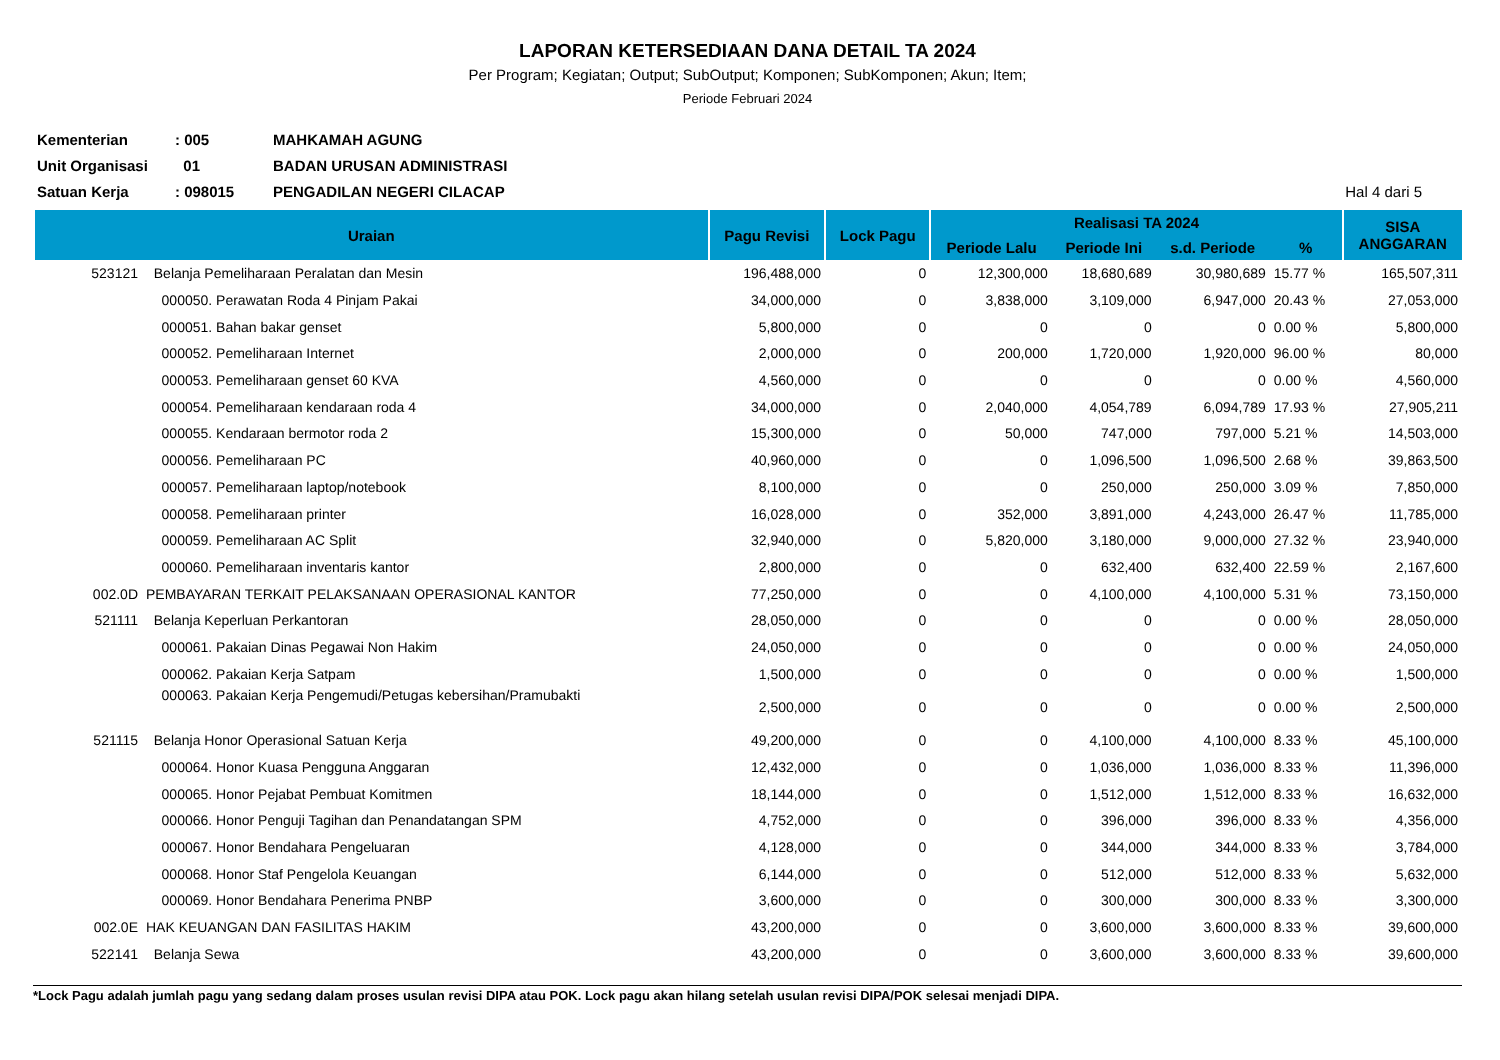LAPORAN KETERSEDIAAN DANA DETAIL TA 2024
Per Program; Kegiatan; Output; SubOutput; Komponen; SubKomponen; Akun; Item;
Periode Februari 2024
| Kementerian | : 005 | MAHKAMAH AGUNG | |
| Unit Organisasi | 01 | BADAN URUSAN ADMINISTRASI | |
| Satuan Kerja | : 098015 | PENGADILAN NEGERI CILACAP | Hal 4 dari 5 |
| Uraian | | Pagu Revisi | Lock Pagu | Realisasi TA 2024 | | | | SISA ANGGARAN |
| --- | --- | --- | --- | --- | --- | --- | --- | --- |
| | | | | Periode Lalu | Periode Ini | s.d. Periode | % | |
| 523121 | Belanja Pemeliharaan Peralatan dan Mesin | 196,488,000 | 0 | 12,300,000 | 18,680,689 | 30,980,689 | 15.77 % | 165,507,311 |
| | 000050. Perawatan Roda 4 Pinjam Pakai | 34,000,000 | 0 | 3,838,000 | 3,109,000 | 6,947,000 | 20.43 % | 27,053,000 |
| | 000051. Bahan bakar genset | 5,800,000 | 0 | 0 | 0 | 0 | 0.00 % | 5,800,000 |
| | 000052. Pemeliharaan Internet | 2,000,000 | 0 | 200,000 | 1,720,000 | 1,920,000 | 96.00 % | 80,000 |
| | 000053. Pemeliharaan genset 60 KVA | 4,560,000 | 0 | 0 | 0 | 0 | 0.00 % | 4,560,000 |
| | 000054. Pemeliharaan kendaraan roda 4 | 34,000,000 | 0 | 2,040,000 | 4,054,789 | 6,094,789 | 17.93 % | 27,905,211 |
| | 000055. Kendaraan bermotor roda 2 | 15,300,000 | 0 | 50,000 | 747,000 | 797,000 | 5.21 % | 14,503,000 |
| | 000056. Pemeliharaan PC | 40,960,000 | 0 | 0 | 1,096,500 | 1,096,500 | 2.68 % | 39,863,500 |
| | 000057. Pemeliharaan laptop/notebook | 8,100,000 | 0 | 0 | 250,000 | 250,000 | 3.09 % | 7,850,000 |
| | 000058. Pemeliharaan printer | 16,028,000 | 0 | 352,000 | 3,891,000 | 4,243,000 | 26.47 % | 11,785,000 |
| | 000059. Pemeliharaan AC Split | 32,940,000 | 0 | 5,820,000 | 3,180,000 | 9,000,000 | 27.32 % | 23,940,000 |
| | 000060. Pemeliharaan inventaris kantor | 2,800,000 | 0 | 0 | 632,400 | 632,400 | 22.59 % | 2,167,600 |
| 002.0D | PEMBAYARAN TERKAIT PELAKSANAAN OPERASIONAL KANTOR | 77,250,000 | 0 | 0 | 4,100,000 | 4,100,000 | 5.31 % | 73,150,000 |
| 521111 | Belanja Keperluan Perkantoran | 28,050,000 | 0 | 0 | 0 | 0 | 0.00 % | 28,050,000 |
| | 000061. Pakaian Dinas Pegawai Non Hakim | 24,050,000 | 0 | 0 | 0 | 0 | 0.00 % | 24,050,000 |
| | 000062. Pakaian Kerja Satpam | 1,500,000 | 0 | 0 | 0 | 0 | 0.00 % | 1,500,000 |
| | 000063. Pakaian Kerja Pengemudi/Petugas kebersihan/Pramubakti | 2,500,000 | 0 | 0 | 0 | 0 | 0.00 % | 2,500,000 |
| 521115 | Belanja Honor Operasional Satuan Kerja | 49,200,000 | 0 | 0 | 4,100,000 | 4,100,000 | 8.33 % | 45,100,000 |
| | 000064. Honor Kuasa Pengguna Anggaran | 12,432,000 | 0 | 0 | 1,036,000 | 1,036,000 | 8.33 % | 11,396,000 |
| | 000065. Honor Pejabat Pembuat Komitmen | 18,144,000 | 0 | 0 | 1,512,000 | 1,512,000 | 8.33 % | 16,632,000 |
| | 000066. Honor Penguji Tagihan dan Penandatangan SPM | 4,752,000 | 0 | 0 | 396,000 | 396,000 | 8.33 % | 4,356,000 |
| | 000067. Honor Bendahara Pengeluaran | 4,128,000 | 0 | 0 | 344,000 | 344,000 | 8.33 % | 3,784,000 |
| | 000068. Honor Staf Pengelola Keuangan | 6,144,000 | 0 | 0 | 512,000 | 512,000 | 8.33 % | 5,632,000 |
| | 000069. Honor Bendahara Penerima PNBP | 3,600,000 | 0 | 0 | 300,000 | 300,000 | 8.33 % | 3,300,000 |
| 002.0E | HAK KEUANGAN DAN FASILITAS HAKIM | 43,200,000 | 0 | 0 | 3,600,000 | 3,600,000 | 8.33 % | 39,600,000 |
| 522141 | Belanja Sewa | 43,200,000 | 0 | 0 | 3,600,000 | 3,600,000 | 8.33 % | 39,600,000 |
*Lock Pagu adalah jumlah pagu yang sedang dalam proses usulan revisi DIPA atau POK. Lock pagu akan hilang setelah usulan revisi DIPA/POK selesai menjadi DIPA.